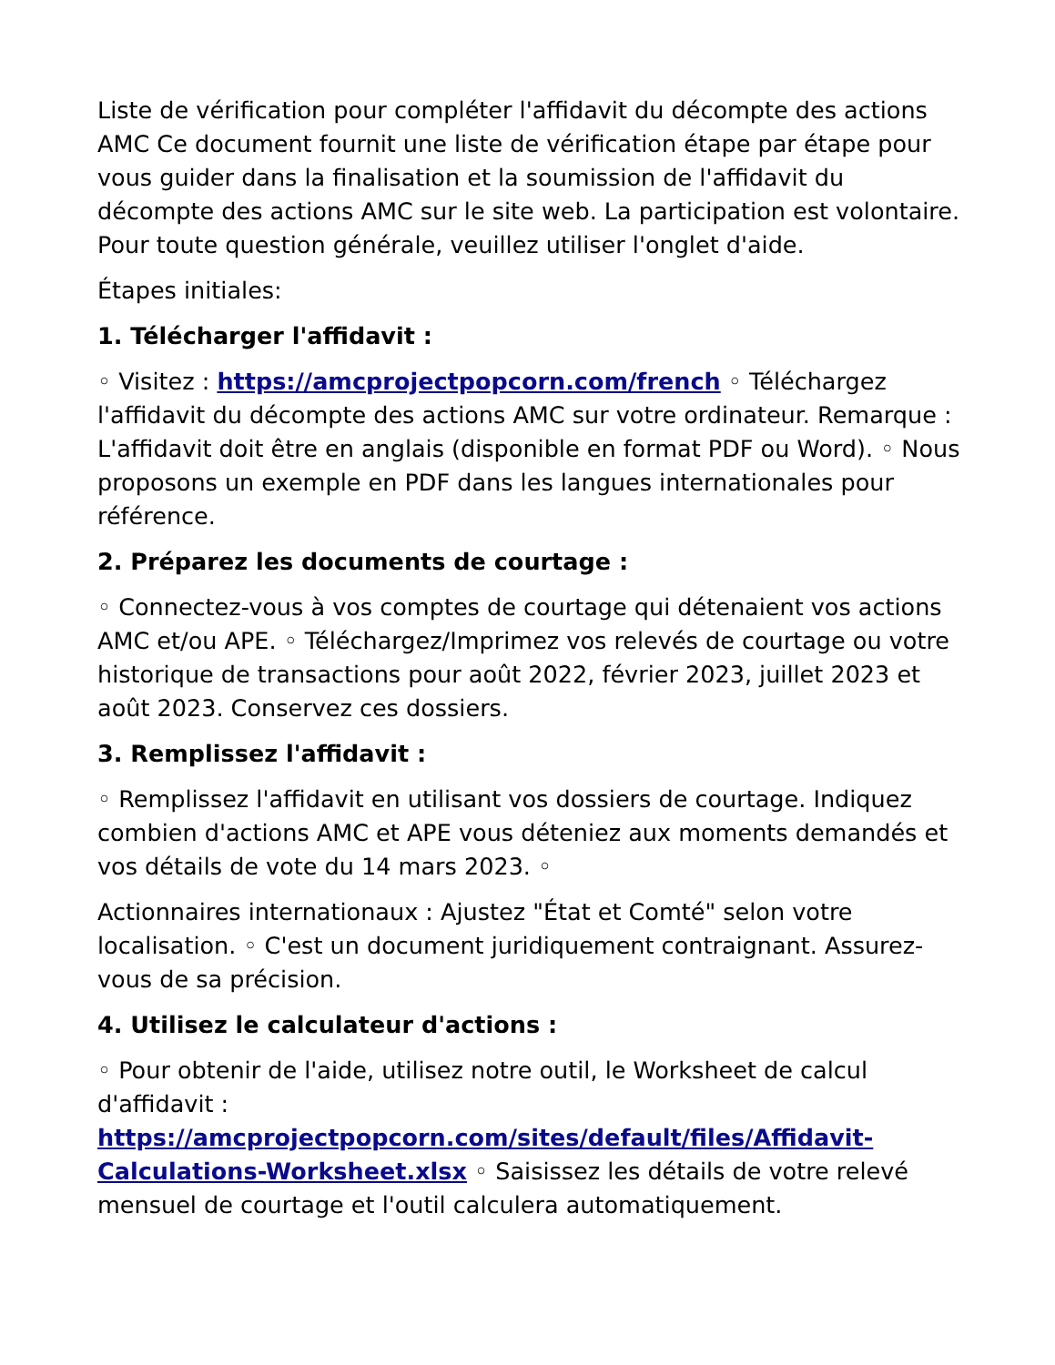Liste de vérification pour compléter l'affidavit du décompte des actions AMC Ce document fournit une liste de vérification étape par étape pour vous guider dans la finalisation et la soumission de l'affidavit du décompte des actions AMC sur le site web. La participation est volontaire. Pour toute question générale, veuillez utiliser l'onglet d'aide.
Étapes initiales:
1. Télécharger l'affidavit :
◦ Visitez : https://amcprojectpopcorn.com/french ◦ Téléchargez l'affidavit du décompte des actions AMC sur votre ordinateur. Remarque : L'affidavit doit être en anglais (disponible en format PDF ou Word). ◦ Nous proposons un exemple en PDF dans les langues internationales pour référence.
2. Préparez les documents de courtage :
◦ Connectez-vous à vos comptes de courtage qui détenaient vos actions AMC et/ou APE. ◦ Téléchargez/Imprimez vos relevés de courtage ou votre historique de transactions pour août 2022, février 2023, juillet 2023 et août 2023. Conservez ces dossiers.
3. Remplissez l'affidavit :
◦ Remplissez l'affidavit en utilisant vos dossiers de courtage. Indiquez combien d'actions AMC et APE vous déteniez aux moments demandés et vos détails de vote du 14 mars 2023. ◦
Actionnaires internationaux : Ajustez "État et Comté" selon votre localisation. ◦ C'est un document juridiquement contraignant. Assurez-vous de sa précision.
4. Utilisez le calculateur d'actions :
◦ Pour obtenir de l'aide, utilisez notre outil, le Worksheet de calcul d'affidavit : https://amcprojectpopcorn.com/sites/default/files/Affidavit-Calculations-Worksheet.xlsx ◦ Saisissez les détails de votre relevé mensuel de courtage et l'outil calculera automatiquement.